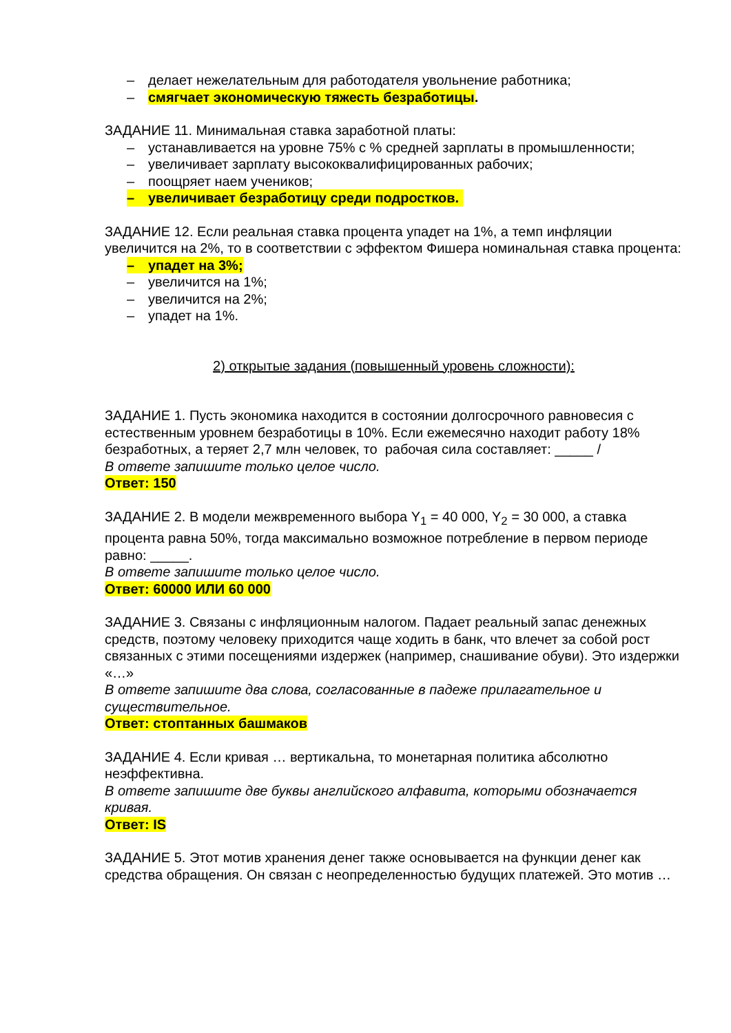– делает нежелательным для работодателя увольнение работника;
– смягчает экономическую тяжесть безработицы.
ЗАДАНИЕ 11. Минимальная ставка заработной платы:
– устанавливается на уровне 75% с % средней зарплаты в промышленности;
– увеличивает зарплату высококвалифицированных рабочих;
– поощряет наем учеников;
– увеличивает безработицу среди подростков.
ЗАДАНИЕ 12. Если реальная ставка процента упадет на 1%, а темп инфляции увеличится на 2%, то в соответствии с эффектом Фишера номинальная ставка процента:
– упадет на 3%;
– увеличится на 1%;
– увеличится на 2%;
– упадет на 1%.
2) открытые задания (повышенный уровень сложности):
ЗАДАНИЕ 1. Пусть экономика находится в состоянии долгосрочного равновесия с естественным уровнем безработицы в 10%. Если ежемесячно находит работу 18% безработных, а теряет 2,7 млн человек, то рабочая сила составляет: _____ /
В ответе запишите только целое число.
Ответ: 150
ЗАДАНИЕ 2. В модели межвременного выбора Y<sub>1</sub> = 40 000, Y<sub>2</sub> = 30 000, а ставка процента равна 50%, тогда максимально возможное потребление в первом периоде равно: _____.
В ответе запишите только целое число.
Ответ: 60000 ИЛИ 60 000
ЗАДАНИЕ 3. Связаны с инфляционным налогом. Падает реальный запас денежных средств, поэтому человеку приходится чаще ходить в банк, что влечет за собой рост связанных с этими посещениями издержек (например, снашивание обуви). Это издержки «…»
В ответе запишите два слова, согласованные в падеже прилагательное и существительное.
Ответ: стоптанных башмаков
ЗАДАНИЕ 4. Если кривая … вертикальна, то монетарная политика абсолютно неэффективна.
В ответе запишите две буквы английского алфавита, которыми обозначается кривая.
Ответ: IS
ЗАДАНИЕ 5. Этот мотив хранения денег также основывается на функции денег как средства обращения. Он связан с неопределенностью будущих платежей. Это мотив …